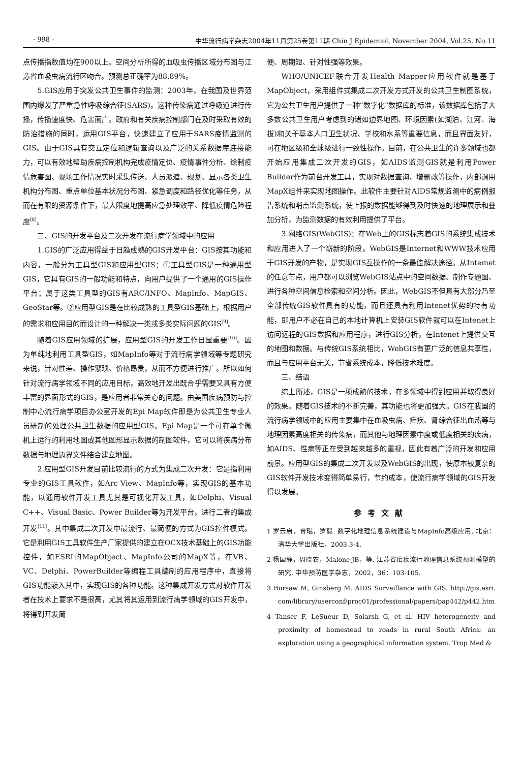· 998 · 中华流行病学杂志2004年11月第25卷第11期 Chin J Epidemiol, November 2004, Vol.25, No.11
点传播指数值均在900以上。空间分析所得的血吸虫传播区域分布图与江苏省血吸虫病流行区吻合。预测总正确率为88.89%。
5.GIS应用于突发公共卫生事件的监测：2003年，在我国及世界范围内爆发了严重急性呼吸综合征(SARS)。这种传染病通过呼吸道进行传播，传播速度快、危害面广。政府和有关疾病控制部门在及时采取有效的防治措施的同时，运用GIS平台，快速建立了应用于SARS疫情监测的GIS。由于GIS具有交互定位和逻辑查询以及广泛的关系数据库连接能力，可以有效地帮助疾病控制机构完成疫情定位、疫情事件分析、绘制疫情危害图、现场工作情况实时采集传送、人员派遣、规划、显示各类卫生机构分布图、重点单位基本状况分布图、紧急调度和路径优化等任务，从而在有限的资源条件下，最大限度地提高应急处理效率、降低疫情危险程度<sup>[8]</sup>。
二、GIS的开发平台及二次开发在流行病学领域中的应用
1.GIS的广泛应用得益于日趋成熟的GIS开发平台：GIS按其功能和内容，一般分为工具型GIS和应用型GIS：①工具型GIS是一种通用型GIS，它具有GIS的一般功能和特点，向用户提供了一个通用的GIS操作平台；属于这类工具型的GIS有ARC/INFO、MapInfo、MapGIS、GeoStar等。②应用型GIS是在比较成熟的工具型GIS基础上，根据用户的需求和应用目的而设计的一种解决一类或多类实际问题的GIS<sup>[9]</sup>。
随着GIS应用领域的扩展，应用型GIS的开发工作日显重要<sup>[10]</sup>。因为单纯地利用工具型GIS，如MapInfo等对于流行病学领域等专题研究来说，针对性差、操作繁琐、价格昂贵，从而不方便进行推广。所以如何针对流行病学领域不同的应用目标，高效地开发出既合乎需要又具有方便丰富的界面形式的GIS，是应用者非常关心的问题。由美国疾病预防与控制中心流行病学项目办公室开发的Epi Map软件即是为公共卫生专业人员研制的处理公共卫生数据的应用型GIS。Epi Map是一个可在单个微机上运行的利用地图或其他图形显示数据的制图软件，它可以将疾病分布数据与地理边界文件结合建立地图。
2.应用型GIS开发目前比较流行的方式为集成二次开发：它是指利用专业的GIS工具软件，如Arc View、MapInfo等，实现GIS的基本功能，以通用软件开发工具尤其是可视化开发工具，如Delphi、Visual C++、Visual Basic、Power Builder等为开发平台，进行二者的集成开发<sup>[11]</sup>。其中集成二次开发中最流行、最简便的方式为GIS控件模式。它是利用GIS工具软件生产厂家提供的建立在OCX技术基础上的GIS功能控件，如ESRI的MapObject、MapInfo公司的MapX等，在VB、VC、Delphi、PowerBuilder等编程工具编制的应用程序中，直接将GIS功能嵌入其中，实现GIS的各种功能。这种集成开发方式对软件开发者在技术上要求不是很高，尤其将其运用到流行病学领域的GIS开发中，将得到开发简
便、周期短、针对性强等效果。
WHO/UNICEF联合开发Health Mapper应用软件就是基于MapObject，采用组件式集成二次开发方式开发的公共卫生制图系统，它为公共卫生用户提供了一种“数字化”数据库的标准，该数据库包括了大多数公共卫生用户考虑到的诸如边界地图、环境因素(如湖泊、江河、海拔)和关于基本人口卫生状况、学校和水系等重要信息，而且界面友好，可在地区级和全球级进行一致性操作。目前，在公共卫生的许多领域也都开始应用集成二次开发的GIS，如AIDS监测GIS就是利用Power Builder作为前台开发工具，实现对数据查询、增删改等操作，内部调用MapX组件来实现地图操作。此软件主要针对AIDS常规监测中的病例报告系统和哨点监测系统，使上报的数据能够得到及时快速的地理展示和叠加分析，为监测数据的有效利用提供了平台。
3.网络GIS(WebGIS)：在Web上的GIS标志着GIS的系统集成技术和应用进入了一个崭新的阶段。WebGIS是Internet和WWW技术应用于GIS开发的产物，是实现GIS互操作的一条最佳解决途径。从Intemet的任意节点，用户都可以浏览WebGIS站点中的空间数据、制作专题图、进行各种空间信息检索和空间分析。因此，WebGIS不但具有大部分乃至全部传统GIS软件具有的功能，而且还具有利用Intenet优势的特有功能，即用户不必在自己的本地计算机上安装GIS软件就可以在Intenet上访问远程的GIS数据和应用程序，进行GIS分析，在Intenet上提供交互的地图和数据。与传统GIS系统相比，WebGIS有更广泛的信息共享性，而且与应用平台无关，节省系统成本，降低技术难度。
三、结语
综上所述，GIS是一项成熟的技术，在多领域中得到应用并取得良好的效果。随着GIS技术的不断完善，其功能也将更加强大。GIS在我国的流行病学领域中的应用主要集中在血吸虫病、疟疾、肾综合征出血热等与地理因素高度相关的传染病，而其他与地理因素中度或低度相关的疾病，如AIDS、性病等正在受到越来越多的重视，因此有着广泛的开发和应用前景。应用型GIS的集成二次开发以及WebGIS的出现，使原本较复杂的GIS软件开发技术变得简单易行，节约成本，使流行病学领域的GIS开发得以发展。
参考文献
1 罗云启，曾琨，罗毅. 数字化地理信息系统建设与MapInfo高级应用. 北京：清华大学出版社，2003.3-4.
2 杨国静，周晓农，Malone JB，等. 江苏省疟疾流行地理信息系统预测模型的研究. 中华预防医学杂志，2002，36：103-105.
3 Bursaw M, Ginsberg M. AIDS Surveillance with GIS. http://gis.esri. com/library/userconf/proc01/professional/papers/pap442/p442.htm
4 Tanser F, LeSueur D, Solarsh G, et al. HIV heterogeneity and proximity of homestead to roads in rural South Africa: an exploration using a geographical information system. Trop Med &